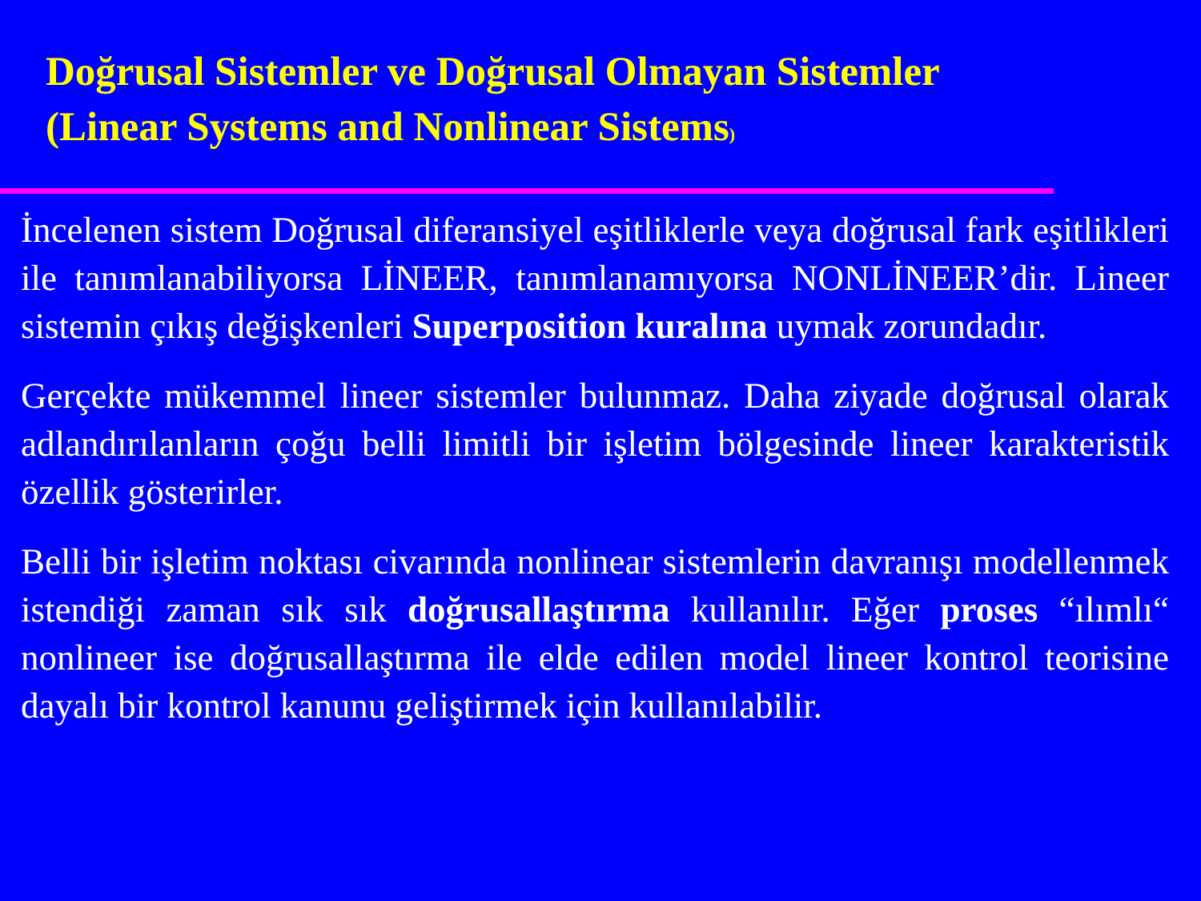Doğrusal Sistemler ve Doğrusal Olmayan Sistemler
(Linear Systems and Nonlinear Sistems)
İncelenen sistem Doğrusal diferansiyel eşitliklerle veya doğrusal fark eşitlikleri ile tanımlanabiliyorsa LİNEER, tanımlanamıyorsa NONLİNEER’dir. Lineer sistemin çıkış değişkenleri Superposition kuralına uymak zorundadır.
Gerçekte mükemmel lineer sistemler bulunmaz. Daha ziyade doğrusal olarak adlandırılanların çoğu belli limitli bir işletim bölgesinde lineer karakteristik özellik gösterirler.
Belli bir işletim noktası civarında nonlinear sistemlerin davranışı modellenmek istendiği zaman sık sık doğrusallaştırma kullanılır. Eğer proses “ılımlı“ nonlineer ise doğrusallaştırma ile elde edilen model lineer kontrol teorisine dayalı bir kontrol kanunu geliştirmek için kullanılabilir.